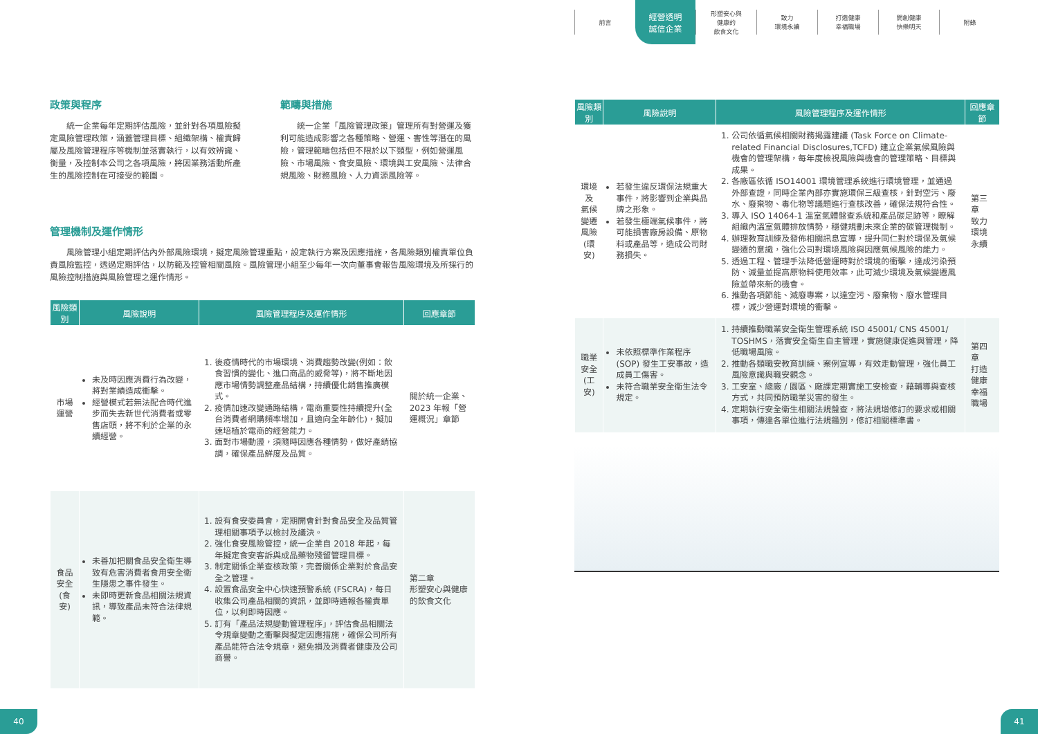前言
經營透明
誠信企業
形塑安心與
健康的
飲食文化
致力
環境永續
打造健康
幸福職場
開創健康
快樂明天
附錄
政策與程序
統一企業每年定期評估風險，並針對各項風險擬定風險管理政策，涵蓋管理目標、組織架構、權責歸屬及風險管理程序等機制並落實執行，以有效辨識、衡量，及控制本公司之各項風險，將因業務活動所產生的風險控制在可接受的範圍。
範疇與措施
統一企業「風險管理政策」管理所有對營運及獲利可能造成影響之各種策略、營運、害性等潛在的風險，管理範疇包括但不限於以下類型，例如營運風險、市場風險、食安風險、環境與工安風險、法律合規風險、財務風險、人力資源風險等。
管理機制及運作情形
風險管理小組定期評估內外部風險環境，擬定風險管理重點，設定執行方案及因應措施，各風險類別權責單位負責風險監控，透過定期評估，以防範及控管相關風險。風險管理小組至少每年一次向董事會報告風險環境及所採行的風險控制措施與風險管理之運作情形。
| 風險類別 | 風險說明 | 風險管理程序及運作情形 | 回應章節 |
| --- | --- | --- | --- |
| 市場運營 | 未及時因應消費行為改變，將對業績造成衝擊。 經營模式若無法配合時代進步而失去新世代消費者或零售店頭，將不利於企業的永續經營。 | 1. 後疫情時代的市場環境、消費趨勢改變(例如：飲食習慣的變化、進口商品的威脅等)，將不斷地因應市場情勢調整產品結構，持續優化銷售推廣模式。 2. 疫情加速改變通路結構，電商重要性持續提升(全台消費者網購頻率增加，且適向全年齡化)，擬加速培植於電商的經營能力。 3. 面對市場動盪，須隨時因應各種情勢，做好產銷協調，確保產品鮮度及品質。 | 關於統一企業、2023 年報「營運概況」章節 |
| 食品安全 (食安) | 未善加把關食品安全衛生導致有危害消費者食用安全衛生隱患之事件發生。 未即時更新食品相關法規資訊，導致產品未符合法律規範。 | 1. 設有食安委員會，定期開會針對食品安全及品質管理相關事項予以檢討及議決。 2. 強化食安風險管控，統一企業自 2018 年起，每年擬定食安客訴與成品藥物殘留管理目標。 3. 制定關係企業查核政策，完善關係企業對於食品安全之管理。 4. 設置食品安全中心快速預警系統 (FSCRA)，每日收集公司產品相關的資訊，並即時通報各權責單位，以利即時因應。 5. 訂有「產品法規變動管理程序」，評估食品相關法令規章變動之衝擊與擬定因應措施，確保公司所有產品能符合法令規章，避免損及消費者健康及公司商譽。 | 第二章 形塑安心與健康的飲食文化 |
| 風險類別 | 風險說明 | 風險管理程序及運作情形 | 回應章節 |
| --- | --- | --- | --- |
| 環境及 氣候變遷 風險 (環安) | 若發生違反環保法規重大事件，將影響到企業與品牌之形象。 若發生極端氣候事件，將可能損害廠房設備、原物料或產品等，造成公司財務損失。 | 1. 公司依循氣候相關財務揭露建議 (Task Force on Climate-related Financial Disclosures,TCFD) 建立企業氣候風險與機會的管理架構，每年度檢視風險與機會的管理策略、目標與成果。 2. 各廠區依循 ISO14001 環境管理系統進行環境管理，並通過外部查證，同時企業內部亦實施環保三級查核，針對空污、廢水、廢棄物、毒化物等議題進行查核改善，確保法規符合性。 3. 導入 ISO 14064-1 溫室氣體盤查系統和產品碳足跡等，瞭解組織內溫室氣體排放情勢，穩健規劃未來企業的碳管理機制。 4. 辦理教育訓練及發佈相關訊息宣導，提升同仁對於環保及氣候變遷的意識，強化公司對環境風險與因應氣候風險的能力。 5. 透過工程、管理手法降低營運時對於環境的衝擊，達成污染預防、減量並提高原物料使用效率，此可減少環境及氣候變遷風險並帶來新的機會。 6. 推動各項節能、減廢專案，以達空污、廢棄物、廢水管理目標，減少營運對環境的衝擊。 | 第三章 致力環境永續 |
| 職業安全 (工安) | 未依照標準作業程序 (SOP) 發生工安事故，造成員工傷害。 未符合職業安全衛生法令規定。 | 1. 持續推動職業安全衛生管理系統 ISO 45001/ CNS 45001/ TOSHMS，落實安全衛生自主管理，實施健康促進與管理，降低職場風險。 2. 推動各類職安教育訓練、案例宣導，有效走動管理，強化員工風險意識與職安觀念。 3. 工安室、總廠 / 園區、廠課定期實施工安檢查，藉輔導與查核方式，共同預防職業災害的發生。 4. 定期執行安全衛生相關法規盤查，將法規增修訂的要求或相關事項，傳達各單位進行法規鑑別，修訂相關標準書。 | 第四章 打造健康幸福職場 |
40 41